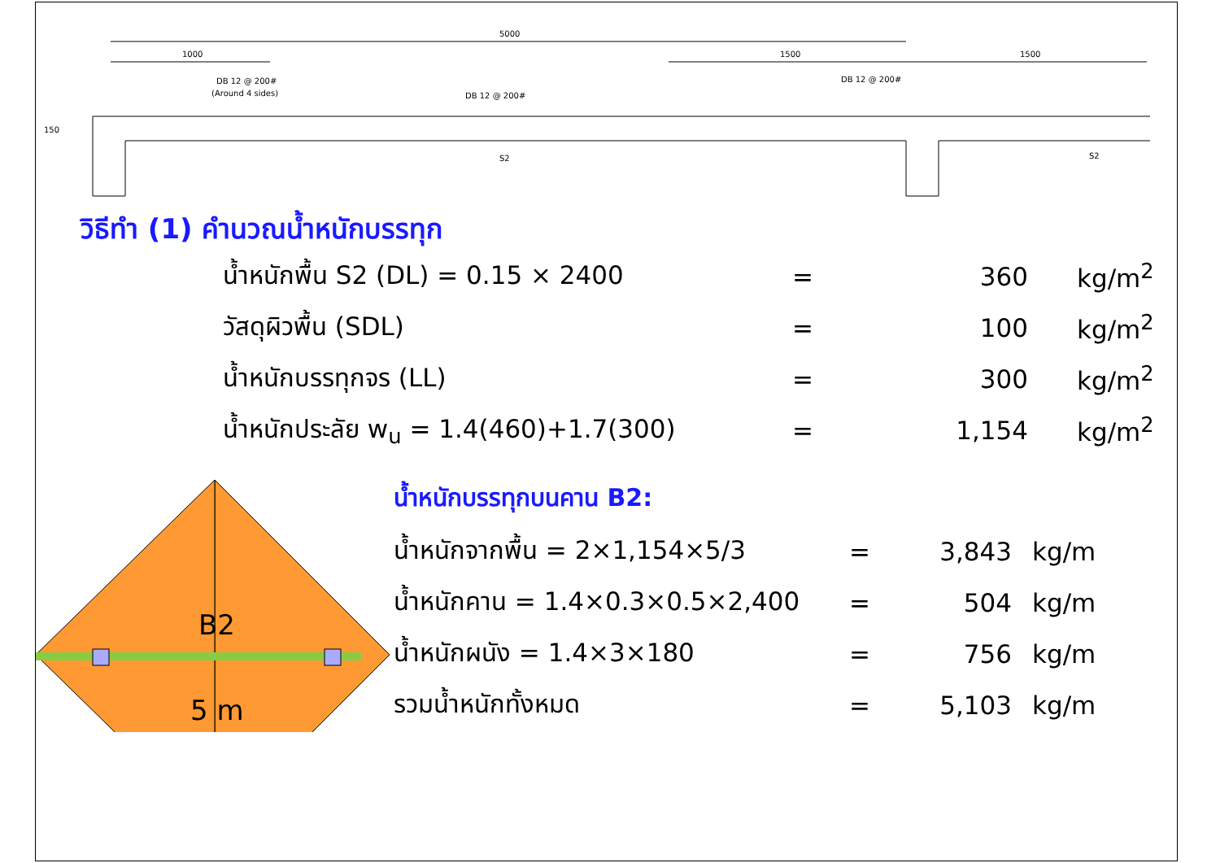5000
1000
1500
1500
DB 12 @ 200#
(Around 4 sides)
DB 12 @ 200#
DB 12 @ 200#
S2
S2
150
วิธีทำ (1) คำนวณน้ำหนักบรรทุก
| น้ำหนักพื้น S2 (DL) = 0.15 × 2400 | = | 360 | kg/m<sup>2</sup> |
| วัสดุผิวพื้น (SDL) | = | 100 | kg/m<sup>2</sup> |
| น้ำหนักบรรทุกจร (LL) | = | 300 | kg/m<sup>2</sup> |
| น้ำหนักประลัย w<sub>u</sub> = 1.4(460)+1.7(300) | = | 1,154 | kg/m<sup>2</sup> |
B2
5 m
น้ำหนักบรรทุกบนคาน B2:
| น้ำหนักจากพื้น = 2×1,154×5/3 | = | 3,843 | kg/m |
| น้ำหนักคาน = 1.4×0.3×0.5×2,400 | = | 504 | kg/m |
| น้ำหนักผนัง = 1.4×3×180 | = | 756 | kg/m |
| รวมน้ำหนักทั้งหมด | = | 5,103 | kg/m |